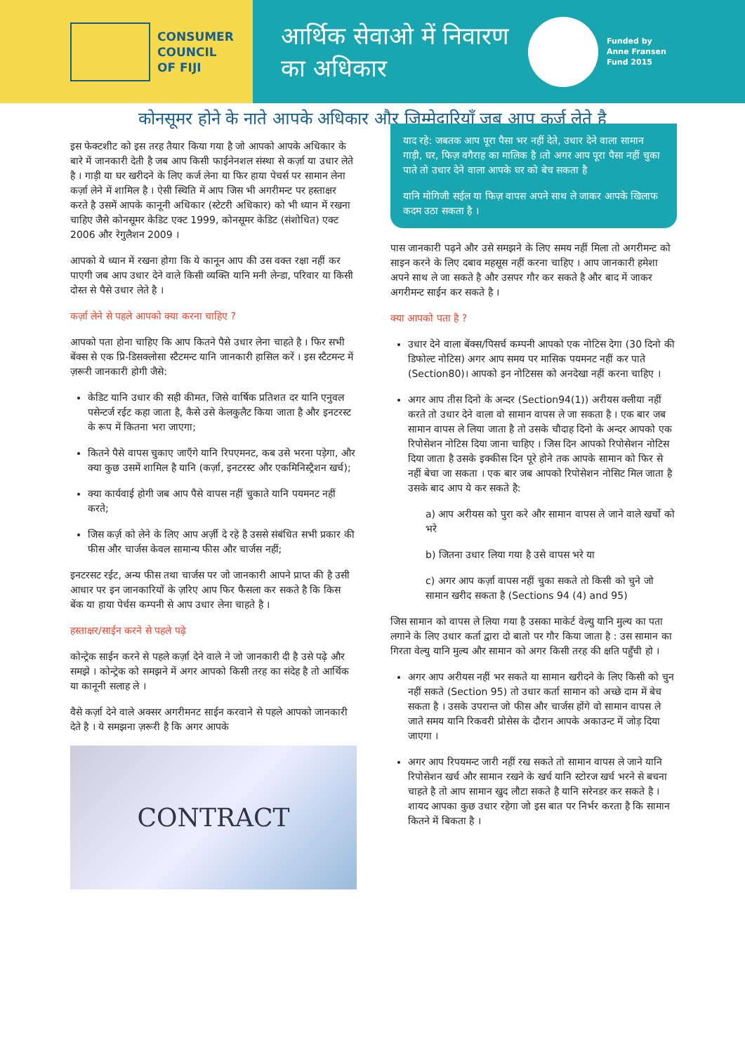CONSUMER
COUNCIL
OF FIJI
आर्थिक सेवाओ में निवारण का अधिकार
Funded by
Anne Fransen
Fund 2015
कोनसूमर होने के नाते आपके अधिकार और ज़िम्मेदारियाँ जब आप कर्ज़ लेते है
इस फेक्टशीट को इस तरह तैयार किया गया है जो आपको आपके अधिकार के बारे में जानकारी देती है जब आप किसी फाईनेनशल संस्था से कर्ज़ा या उधार लेते है । गाड़ी या घर खरीदने के लिए कर्ज लेना या फिर हाया पेचर्स पर सामान लेना कर्ज़ा लेने में शामिल है । ऐसी स्थिति में आप जिस भी अगरीमन्ट पर हस्ताक्षर करते है उसमें आपके कानूनी अधिकार (स्टेटरी अधिकार) को भी ध्यान में रखना चाहिए जैसे कोनसूमर केडिट एक्ट 1999, कोनसूमर केडिट (संशोधित) एक्ट 2006 और रेगुलैशन 2009 ।
आपको ये ध्यान में रखना होगा कि ये कानून आप की उस वक्त रक्षा नहीं कर पाएगी जब आप उधार देने वाले किसी व्यक्ति यानि मनी लेन्डा, परिवार या किसी दोस्त से पैसे उधार लेते है ।
कर्ज़ा लेने से पहले आपको क्या करना चाहिए ?
आपको पता होना चाहिए कि आप कितने पैसे उधार लेना चाहते है । फिर सभी बेंक्स से एक प्रि-डिसक्लोसा स्टैटमन्ट यानि जानकारी हासिल करें । इस स्टैटमन्ट में ज़रूरी जानकारी होगी जैसे:
केडिट यानि उधार की सही कीमत, जिसे वार्षिक प्रतिशत दर यानि एनुवल पसेन्टर्ज रईट कहा जाता है, कैसे उसे केलकुलैट किया जाता है और इनटरस्ट के रूप में कितना भरा जाएगा;
कितने पैसे वापस चुकाए जाएँगे यानि रिपएमनट, कब उसे भरना पड़ेगा, और क्या कुछ उसमें शामिल है यानि (कर्ज़ा, इनटरस्ट और एकमिनिस्ट्रैशन खर्च);
क्या कार्यवाई होगी जब आप पैसे वापस नहीं चुकाते यानि पयमनट नहीं करते;
जिस कर्ज़ को लेने के लिए आप अर्ज़ी दे रहे है उससे संबंधित सभी प्रकार की फीस और चार्जस केवल सामान्य फीस और चार्जस नहीं;
इनटरसट रईट, अन्य फीस तथा चार्जस पर जो जानकारी आपने प्राप्त की है उसी आधार पर इन जानकारियों के ज़रिए आप फिर फैसला कर सकते है कि किस बेंक या हाया पेर्चस कम्पनी से आप उधार लेना चाहते है ।
हस्ताक्षर/साईन करने से पहले पढ़े
कोन्ट्रेक साईन करने से पहले कर्ज़ा देने वाले ने जो जानकारी दी है उसे पढ़े और समझे । कोन्ट्रेक को समझने में अगर आपको किसी तरह का संदेह है तो आर्थिक या कानूनी सलाह ले ।
वैसे कर्ज़ा देने वाले अक्सर अगरीमनट साईन करवाने से पहले आपको जानकारी देते है । ये समझना ज़रूरी है कि अगर आपके
CONTRACT
याद रहे: जबतक आप पूरा पैसा भर नहीं देते, उधार देने वाला सामान गाड़ी, घर, फिज़ वगैराह का मालिक है ।तो अगर आप पूरा पैसा नहीं चुका पाते तो उधार देने वाला आपके घर को बेच सकता है
यानि मोगिजी सईल या फिज़ वापस अपने साथ ले जाकर आपके खिलाफ कदम उठा सकता है ।
पास जानकारी पढ़ने और उसे समझने के लिए समय नहीं मिला तो अगरीमन्ट को साइन करने के लिए दबाव महसूस नहीं करना चाहिए । आप जानकारी हमेशा अपने साथ ले जा सकते है और उसपर गौर कर सकते है और बाद में जाकर अगरीमन्ट साईन कर सकते है ।
क्या आपको पता है ?
उधार देने वाला बेंक्स/पिसर्च कम्पनी आपको एक नोटिस देगा (30 दिनो की डिफोल्ट नोटिस) अगर आप समय पर मासिक पयमनट नहीं कर पाते (Section80)। आपको इन नोटिसस को अनदेखा नहीं करना चाहिए ।
अगर आप तीस दिनो के अन्दर (Section94(1)) अरीयस क्लीया नहीं करते तो उधार देने वाला वो सामान वापस ले जा सकता है । एक बार जब सामान वापस ले लिया जाता है तो उसके चौदाह दिनो के अन्दर आपको एक रिपोसेशन नोटिस दिया जाना चाहिए । जिस दिन आपको रिपोसेशन नोटिस दिया जाता है उसके इक्कीस दिन पूरे होने तक आपके सामान को फिर से नहीं बेचा जा सकता । एक बार जब आपको रिपोसेशन नोसिट मिल जाता है उसके बाद आप ये कर सकते है:
a) आप अरीयस को पुरा करे और सामान वापस ले जाने वाले खर्चो को भरे
b) जितना उधार लिया गया है उसे वापस भरे या
c) अगर आप कर्ज़ा वापस नहीं चुका सकते तो किसी को चुने जो सामान खरीद सकता है (Sections 94 (4) and 95)
जिस सामान को वापस ले लिया गया है उसका माकेर्ट वेल्यु यानि मुल्य का पता लगाने के लिए उधार कर्ता द्वारा दो बातो पर गौर किया जाता है : उस सामान का गिरता वेल्यु यानि मुल्य और सामान को अगर किसी तरह की क्षति पहुँची हो ।
अगर आप अरीयस नहीं भर सकते या सामान खरीदने के लिए किसी को चुन नहीं सकते (Section 95) तो उधार कर्ता सामान को अच्छे दाम में बेच सकता है । उसके उपरान्त जो फीस और चार्जस होंगे वो सामान वापस ले जाते समय यानि रिकवरी प्रोसेस के दौरान आपके अकाउन्ट में जोड़ दिया जाएगा ।
अगर आप रिपयमन्ट जारी नहीं रख सकते तो सामान वापस ले जाने यानि रिपोसेशन खर्च और सामान रखने के खर्च यानि स्टोरज खर्च भरने से बचना चाहते है तो आप सामान खुद लौटा सकते है यानि सरेनडर कर सकते है । शायद आपका कुछ उधार रहेगा जो इस बात पर निर्भर करता है कि सामान कितने में बिकता है ।